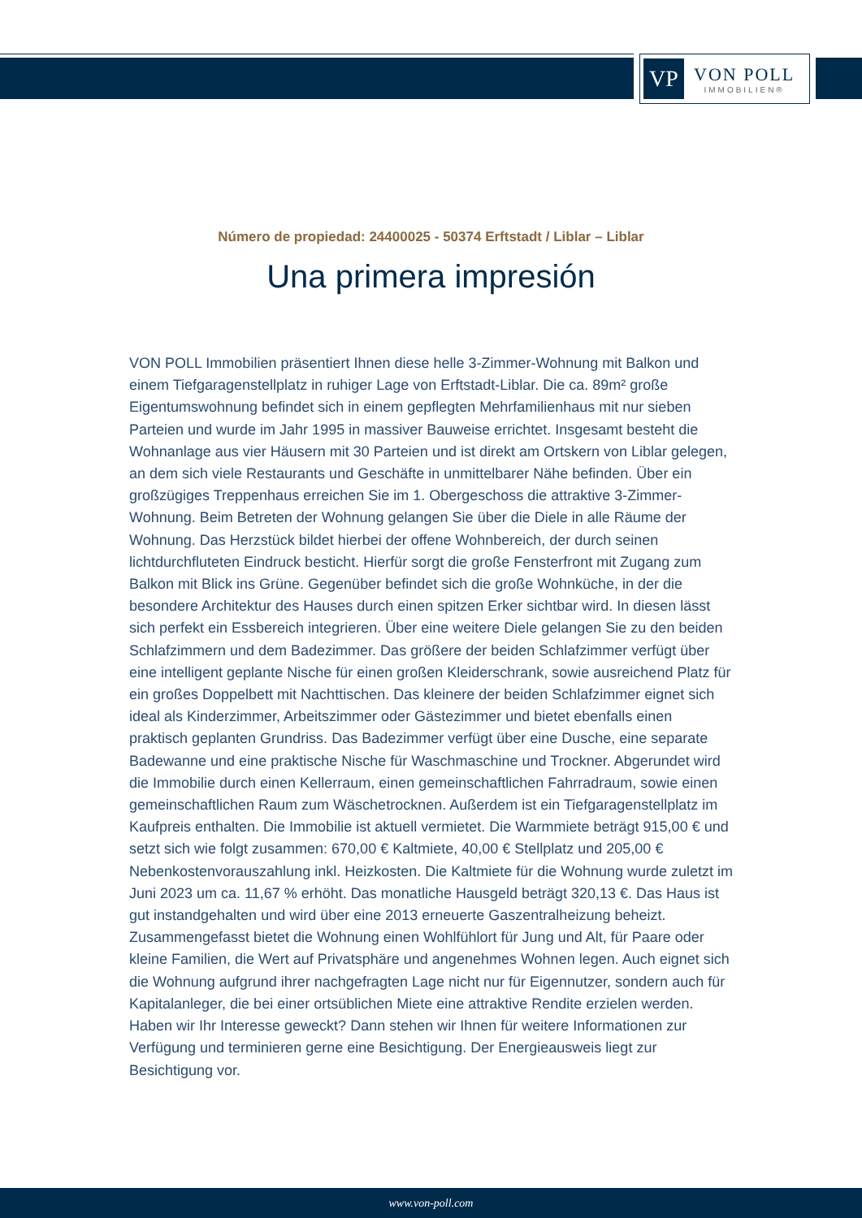VP
VON POLL
IMMOBILIEN®
Número de propiedad: 24400025 - 50374 Erftstadt / Liblar – Liblar
Una primera impresión
VON POLL Immobilien präsentiert Ihnen diese helle 3-Zimmer-Wohnung mit Balkon und einem Tiefgaragenstellplatz in ruhiger Lage von Erftstadt-Liblar. Die ca. 89m² große Eigentumswohnung befindet sich in einem gepflegten Mehrfamilienhaus mit nur sieben Parteien und wurde im Jahr 1995 in massiver Bauweise errichtet. Insgesamt besteht die Wohnanlage aus vier Häusern mit 30 Parteien und ist direkt am Ortskern von Liblar gelegen, an dem sich viele Restaurants und Geschäfte in unmittelbarer Nähe befinden. Über ein großzügiges Treppenhaus erreichen Sie im 1. Obergeschoss die attraktive 3-Zimmer-Wohnung. Beim Betreten der Wohnung gelangen Sie über die Diele in alle Räume der Wohnung. Das Herzstück bildet hierbei der offene Wohnbereich, der durch seinen lichtdurchfluteten Eindruck besticht. Hierfür sorgt die große Fensterfront mit Zugang zum Balkon mit Blick ins Grüne. Gegenüber befindet sich die große Wohnküche, in der die besondere Architektur des Hauses durch einen spitzen Erker sichtbar wird. In diesen lässt sich perfekt ein Essbereich integrieren. Über eine weitere Diele gelangen Sie zu den beiden Schlafzimmern und dem Badezimmer. Das größere der beiden Schlafzimmer verfügt über eine intelligent geplante Nische für einen großen Kleiderschrank, sowie ausreichend Platz für ein großes Doppelbett mit Nachttischen. Das kleinere der beiden Schlafzimmer eignet sich ideal als Kinderzimmer, Arbeitszimmer oder Gästezimmer und bietet ebenfalls einen praktisch geplanten Grundriss. Das Badezimmer verfügt über eine Dusche, eine separate Badewanne und eine praktische Nische für Waschmaschine und Trockner. Abgerundet wird die Immobilie durch einen Kellerraum, einen gemeinschaftlichen Fahrradraum, sowie einen gemeinschaftlichen Raum zum Wäschetrocknen. Außerdem ist ein Tiefgaragenstellplatz im Kaufpreis enthalten. Die Immobilie ist aktuell vermietet. Die Warmmiete beträgt 915,00 € und setzt sich wie folgt zusammen: 670,00 € Kaltmiete, 40,00 € Stellplatz und 205,00 € Nebenkostenvorauszahlung inkl. Heizkosten. Die Kaltmiete für die Wohnung wurde zuletzt im Juni 2023 um ca. 11,67 % erhöht. Das monatliche Hausgeld beträgt 320,13 €. Das Haus ist gut instandgehalten und wird über eine 2013 erneuerte Gaszentralheizung beheizt. Zusammengefasst bietet die Wohnung einen Wohlfühlort für Jung und Alt, für Paare oder kleine Familien, die Wert auf Privatsphäre und angenehmes Wohnen legen. Auch eignet sich die Wohnung aufgrund ihrer nachgefragten Lage nicht nur für Eigennutzer, sondern auch für Kapitalanleger, die bei einer ortsüblichen Miete eine attraktive Rendite erzielen werden. Haben wir Ihr Interesse geweckt? Dann stehen wir Ihnen für weitere Informationen zur Verfügung und terminieren gerne eine Besichtigung. Der Energieausweis liegt zur Besichtigung vor.
www.von-poll.com